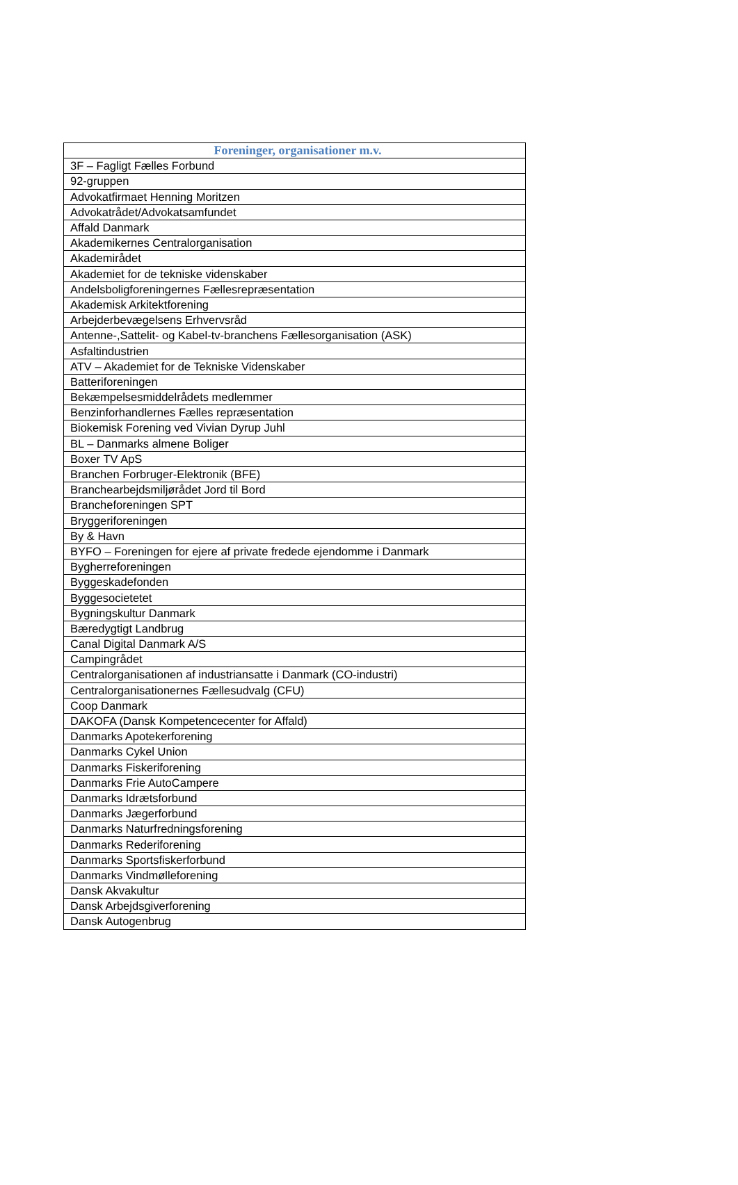| Foreninger, organisationer m.v. |
| --- |
| 3F – Fagligt Fælles Forbund |
| 92-gruppen |
| Advokatfirmaet Henning Moritzen |
| Advokatrådet/Advokatsamfundet |
| Affald Danmark |
| Akademikernes Centralorganisation |
| Akademirådet |
| Akademiet for de tekniske videnskaber |
| Andelsboligforeningernes Fællesrepræsentation |
| Akademisk Arkitektforening |
| Arbejderbevægelsens Erhvervsråd |
| Antenne-,Sattelit- og Kabel-tv-branchens Fællesorganisation (ASK) |
| Asfaltindustrien |
| ATV – Akademiet for de Tekniske Videnskaber |
| Batteriforeningen |
| Bekæmpelsesmiddelrådets medlemmer |
| Benzinforhandlernes Fælles repræsentation |
| Biokemisk Forening ved Vivian Dyrup Juhl |
| BL – Danmarks almene Boliger |
| Boxer TV ApS |
| Branchen Forbruger-Elektronik (BFE) |
| Branchearbejdsmiljørådet Jord til Bord |
| Brancheforeningen SPT |
| Bryggeriforeningen |
| By & Havn |
| BYFO – Foreningen for ejere af private fredede ejendomme i Danmark |
| Bygherreforeningen |
| Byggeskadefonden |
| Byggesocietetet |
| Bygningskultur Danmark |
| Bæredygtigt Landbrug |
| Canal Digital Danmark A/S |
| Campingrådet |
| Centralorganisationen af industriansatte i Danmark (CO-industri) |
| Centralorganisationernes Fællesudvalg (CFU) |
| Coop Danmark |
| DAKOFA (Dansk Kompetencecenter for Affald) |
| Danmarks Apotekerforening |
| Danmarks Cykel Union |
| Danmarks Fiskeriforening |
| Danmarks Frie AutoCampere |
| Danmarks Idrætsforbund |
| Danmarks Jægerforbund |
| Danmarks Naturfredningsforening |
| Danmarks Rederiforening |
| Danmarks Sportsfiskerforbund |
| Danmarks Vindmølleforening |
| Dansk Akvakultur |
| Dansk Arbejdsgiverforening |
| Dansk Autogenbrug |